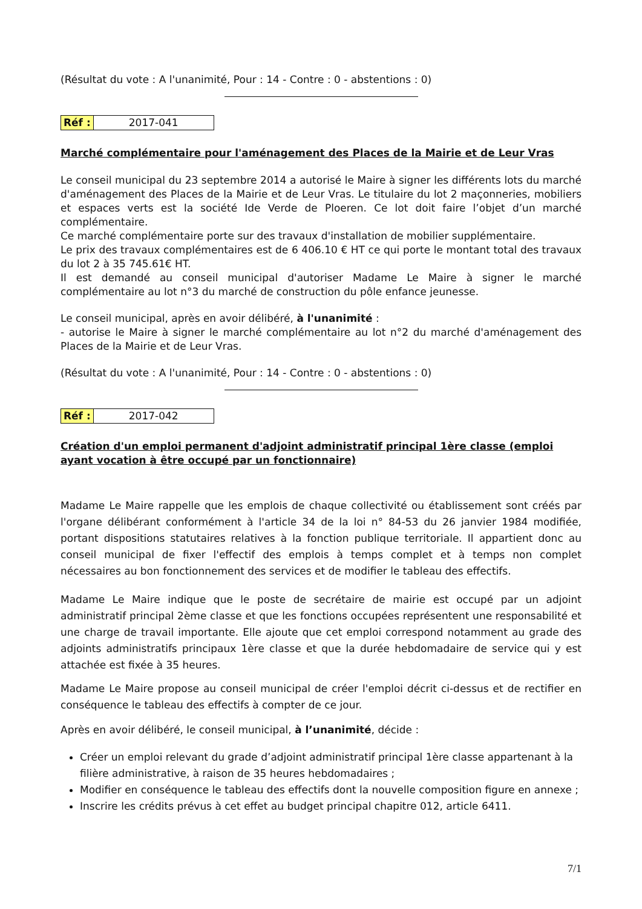(Résultat du vote : A l'unanimité, Pour : 14 - Contre : 0 - abstentions : 0)
| Réf : | 2017-041 |
Marché complémentaire pour l'aménagement des Places de la Mairie et de Leur Vras
Le conseil municipal du 23 septembre 2014 a autorisé le Maire à signer les différents lots du marché d'aménagement des Places de la Mairie et de Leur Vras. Le titulaire du lot 2 maçonneries, mobiliers et espaces verts est la société Ide Verde de Ploeren. Ce lot doit faire l’objet d’un marché complémentaire.
Ce marché complémentaire porte sur des travaux d'installation de mobilier supplémentaire.
Le prix des travaux complémentaires est de 6 406.10 € HT ce qui porte le montant total des travaux du lot 2 à 35 745.61€ HT.
Il est demandé au conseil municipal d'autoriser Madame Le Maire à signer le marché complémentaire au lot n°3 du marché de construction du pôle enfance jeunesse.
Le conseil municipal, après en avoir délibéré, à l'unanimité :
- autorise le Maire à signer le marché complémentaire au lot n°2 du marché d'aménagement des Places de la Mairie et de Leur Vras.
(Résultat du vote : A l'unanimité, Pour : 14 - Contre : 0 - abstentions : 0)
| Réf : | 2017-042 |
Création d'un emploi permanent d'adjoint administratif principal 1ère classe (emploi ayant vocation à être occupé par un fonctionnaire)
Madame Le Maire rappelle que les emplois de chaque collectivité ou établissement sont créés par l'organe délibérant conformément à l'article 34 de la loi n° 84-53 du 26 janvier 1984 modifiée, portant dispositions statutaires relatives à la fonction publique territoriale. Il appartient donc au conseil municipal de fixer l'effectif des emplois à temps complet et à temps non complet nécessaires au bon fonctionnement des services et de modifier le tableau des effectifs.
Madame Le Maire indique que le poste de secrétaire de mairie est occupé par un adjoint administratif principal 2ème classe et que les fonctions occupées représentent une responsabilité et une charge de travail importante. Elle ajoute que cet emploi correspond notamment au grade des adjoints administratifs principaux 1ère classe et que la durée hebdomadaire de service qui y est attachée est fixée à 35 heures.
Madame Le Maire propose au conseil municipal de créer l'emploi décrit ci-dessus et de rectifier en conséquence le tableau des effectifs à compter de ce jour.
Après en avoir délibéré, le conseil municipal, à l’unanimité, décide :
Créer un emploi relevant du grade d’adjoint administratif principal 1ère classe appartenant à la filière administrative, à raison de 35 heures hebdomadaires ;
Modifier en conséquence le tableau des effectifs dont la nouvelle composition figure en annexe ;
Inscrire les crédits prévus à cet effet au budget principal chapitre 012, article 6411.
7/1